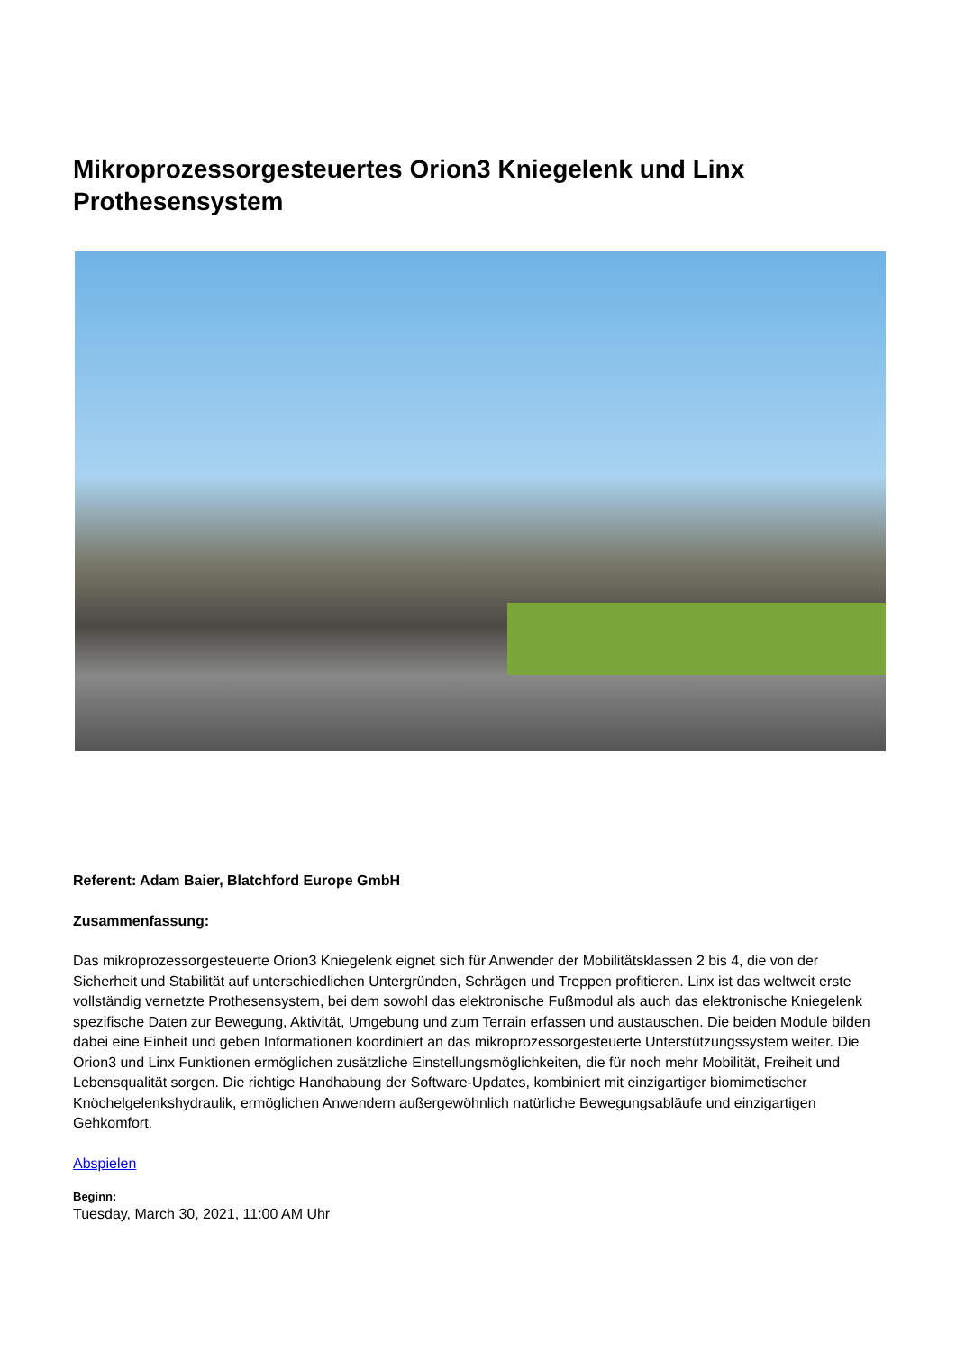Mikroprozessorgesteuertes Orion3 Kniegelenk und Linx Prothesensystem
Referent: Adam Baier, Blatchford Europe GmbH
Zusammenfassung:
Das mikroprozessorgesteuerte Orion3 Kniegelenk eignet sich für Anwender der Mobilitätsklassen 2 bis 4, die von der Sicherheit und Stabilität auf unterschiedlichen Untergründen, Schrägen und Treppen profitieren. Linx ist das weltweit erste vollständig vernetzte Prothesensystem, bei dem sowohl das elektronische Fußmodul als auch das elektronische Kniegelenk spezifische Daten zur Bewegung, Aktivität, Umgebung und zum Terrain erfassen und austauschen. Die beiden Module bilden dabei eine Einheit und geben Informationen koordiniert an das mikroprozessorgesteuerte Unterstützungssystem weiter. Die Orion3 und Linx Funktionen ermöglichen zusätzliche Einstellungsmöglichkeiten, die für noch mehr Mobilität, Freiheit und Lebensqualität sorgen. Die richtige Handhabung der Software-Updates, kombiniert mit einzigartiger biomimetischer Knöchelgelenkshydraulik, ermöglichen Anwendern außergewöhnlich natürliche Bewegungsabläufe und einzigartigen Gehkomfort.
Abspielen
Beginn:
Tuesday, March 30, 2021, 11:00 AM Uhr